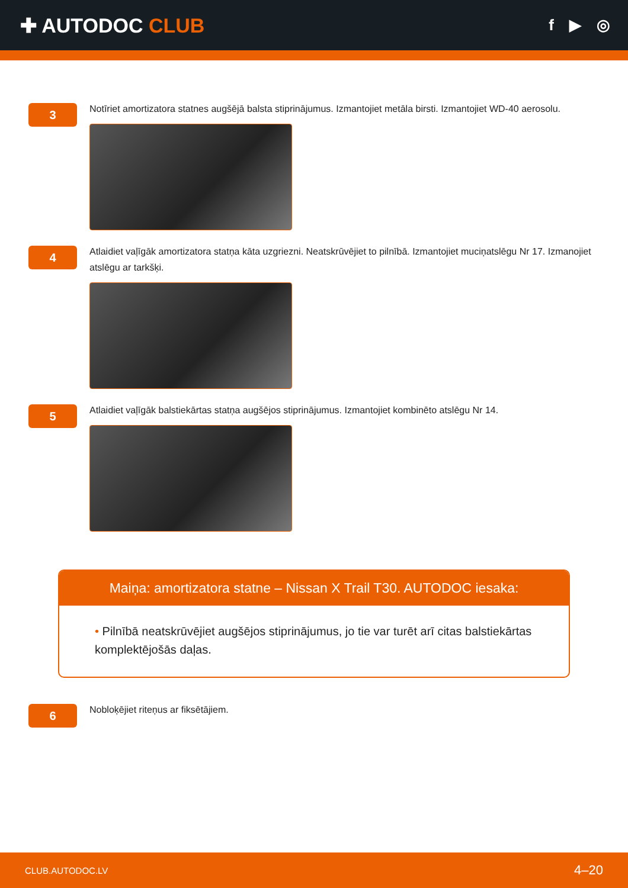✚ AUTODOC CLUB
f ▶ ◎
3
Notīriet amortizatora statnes augšējā balsta stiprinājumus. Izmantojiet metāla birsti. Izmantojiet WD-40 aerosolu.
4
Atlaidiet vaļīgāk amortizatora statņa kāta uzgriezni. Neatskrūvējiet to pilnībā. Izmantojiet muciņatslēgu Nr 17. Izmanojiet atslēgu ar tarkšķi.
5
Atlaidiet vaļīgāk balstiekārtas statņa augšējos stiprinājumus. Izmantojiet kombinēto atslēgu Nr 14.
Maiņa: amortizatora statne – Nissan X Trail T30. AUTODOC iesaka:
• Pilnībā neatskrūvējiet augšējos stiprinājumus, jo tie var turēt arī citas balstiekārtas komplektējošās daļas.
6
Nobloķējiet riteņus ar fiksētājiem.
CLUB.AUTODOC.LV 4–20